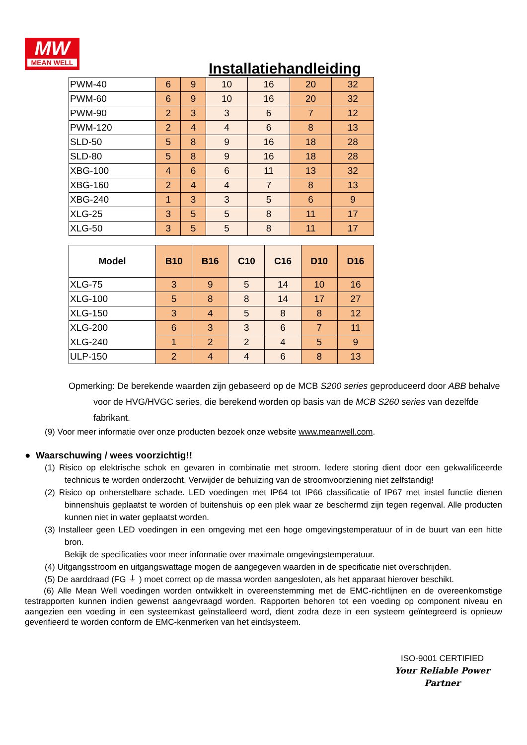MW
MEAN WELL
Installatiehandleiding
| PWM-40 | 6 | 9 | 10 | 16 | 20 | 32 |
| PWM-60 | 6 | 9 | 10 | 16 | 20 | 32 |
| PWM-90 | 2 | 3 | 3 | 6 | 7 | 12 |
| PWM-120 | 2 | 4 | 4 | 6 | 8 | 13 |
| SLD-50 | 5 | 8 | 9 | 16 | 18 | 28 |
| SLD-80 | 5 | 8 | 9 | 16 | 18 | 28 |
| XBG-100 | 4 | 6 | 6 | 11 | 13 | 32 |
| XBG-160 | 2 | 4 | 4 | 7 | 8 | 13 |
| XBG-240 | 1 | 3 | 3 | 5 | 6 | 9 |
| XLG-25 | 3 | 5 | 5 | 8 | 11 | 17 |
| XLG-50 | 3 | 5 | 5 | 8 | 11 | 17 |
| Model | B10 | B16 | C10 | C16 | D10 | D16 |
| --- | --- | --- | --- | --- | --- | --- |
| XLG-75 | 3 | 9 | 5 | 14 | 10 | 16 |
| XLG-100 | 5 | 8 | 8 | 14 | 17 | 27 |
| XLG-150 | 3 | 4 | 5 | 8 | 8 | 12 |
| XLG-200 | 6 | 3 | 3 | 6 | 7 | 11 |
| XLG-240 | 1 | 2 | 2 | 4 | 5 | 9 |
| ULP-150 | 2 | 4 | 4 | 6 | 8 | 13 |
Opmerking: De berekende waarden zijn gebaseerd op de MCB S200 series geproduceerd door ABB behalve voor de HVG/HVGC series, die berekend worden op basis van de MCB S260 series van dezelfde fabrikant.
(9) Voor meer informatie over onze producten bezoek onze website www.meanwell.com.
● Waarschuwing / wees voorzichtig!!
(1) Risico op elektrische schok en gevaren in combinatie met stroom. Iedere storing dient door een gekwalificeerde technicus te worden onderzocht. Verwijder de behuizing van de stroomvoorziening niet zelfstandig!
(2) Risico op onherstelbare schade. LED voedingen met IP64 tot IP66 classificatie of IP67 met instel functie dienen binnenshuis geplaatst te worden of buitenshuis op een plek waar ze beschermd zijn tegen regenval. Alle producten kunnen niet in water geplaatst worden.
(3) Installeer geen LED voedingen in een omgeving met een hoge omgevingstemperatuur of in de buurt van een hitte bron.
Bekijk de specificaties voor meer informatie over maximale omgevingstemperatuur.
(4) Uitgangsstroom en uitgangswattage mogen de aangegeven waarden in de specificatie niet overschrijden.
(5) De aarddraad (FG ⏚ ) moet correct op de massa worden aangesloten, als het apparaat hierover beschikt.
(6) Alle Mean Well voedingen worden ontwikkelt in overeenstemming met de EMC-richtlijnen en de overeenkomstige testrapporten kunnen indien gewenst aangevraagd worden. Rapporten behoren tot een voeding op component niveau en aangezien een voeding in een systeemkast geïnstalleerd word, dient zodra deze in een systeem geïntegreerd is opnieuw geverifieerd te worden conform de EMC-kenmerken van het eindsysteem.
ISO-9001 CERTIFIED
Your Reliable Power Partner